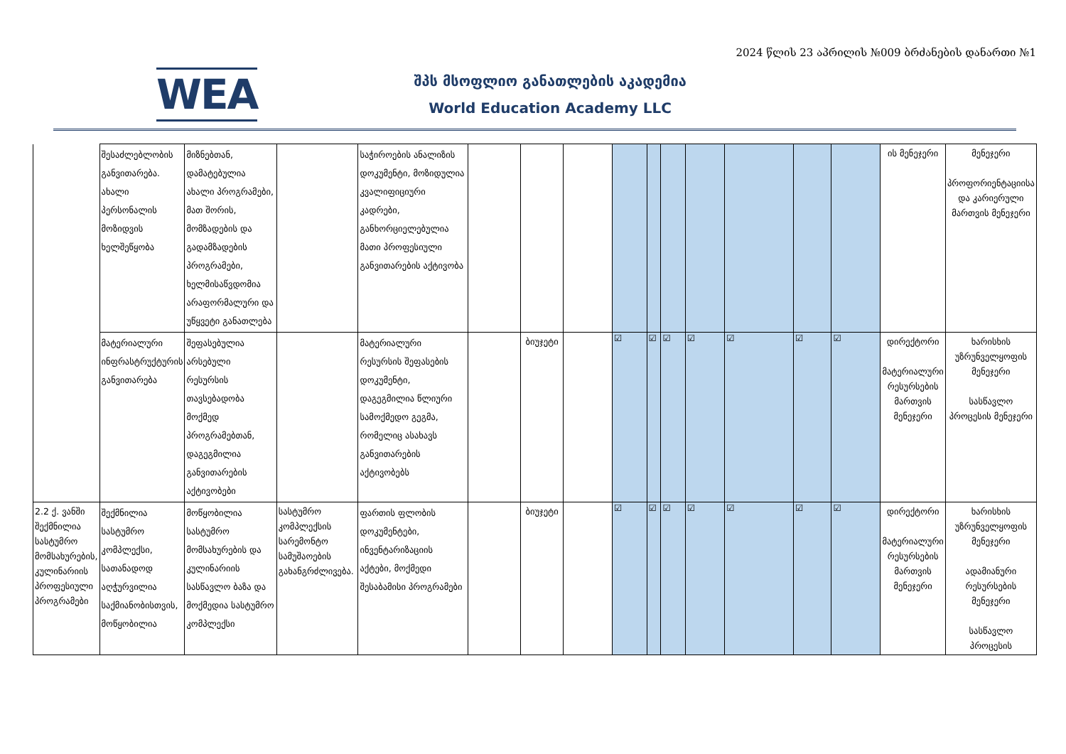2024 წლის 23 აპრილის №009 ბრძანების დანართი №1
WEA
შპს მსოფლიო განათლების აკადემია
World Education Academy LLC
| | შესაძლებლობის განვითარება. ახალი პერსონალის მოზიდვის ხელშეწყობა | მიზნებთან, დამატებულია ახალი პროგრამები, მათ შორის, მომზადების და გადამზადების პროგრამები, ხელმისაწვდომია არაფორმალური და უწყვეტი განათლება | | საჭიროების ანალიზის დოკუმენტი, მოზიდულია კვალიფიციური კადრები, განხორციელებულია მათი პროფესიული განვითარების აქტივობა | | | | | | | | | | | ის მენეჯერი | მენეჯერი პროფორიენტაციისა და კარიერული მართვის მენეჯერი |
| | მატერიალური ინფრასტრუქტურის განვითარება | შეფასებულია არსებული რესურსის თავსებადობა მოქმედ პროგრამებთან, დაგეგმილია განვითარების აქტივობები | | მატერიალური რესურსის შეფასების დოკუმენტი, დაგეგმილია წლიური სამოქმედო გეგმა, რომელიც ასახავს განვითარების აქტივობებს | | ბიუჯეტი | | ☑ | ☑ | ☑ | ☑ | ☑ | ☑ | ☑ | დირექტორი მატერიალური რესურსების მართვის მენეჯერი | ხარისხის უზრუნველყოფის მენეჯერი სასწავლო პროცესის მენეჯერი |
| 2.2 ქ. ვანში შექმნილია სასტუმრო მომსახურების, კულინარიის პროფესიული პროგრამები | შექმნილია სასტუმრო კომპლექსი, სათანადოდ აღჭურვილია საქმიანობისთვის, მოწყობილია | მოწყობილია სასტუმრო მომსახურების და კულინარიის სასწავლო ბაზა და მოქმედია სასტუმრო კომპლექსი | სასტუმრო კომპლექსის სარემონტო სამუშაოების გახანგრძლივება. | ფართის ფლობის დოკუმენტები, ინვენტარიზაციის აქტები, მოქმედი შესაბამისი პროგრამები | | ბიუჯეტი | | ☑ | ☑ | ☑ | ☑ | ☑ | ☑ | ☑ | დირექტორი მატერიალური რესურსების მართვის მენეჯერი | ხარისხის უზრუნველყოფის მენეჯერი ადამიანური რესურსების მენეჯერი სასწავლო პროცესის |